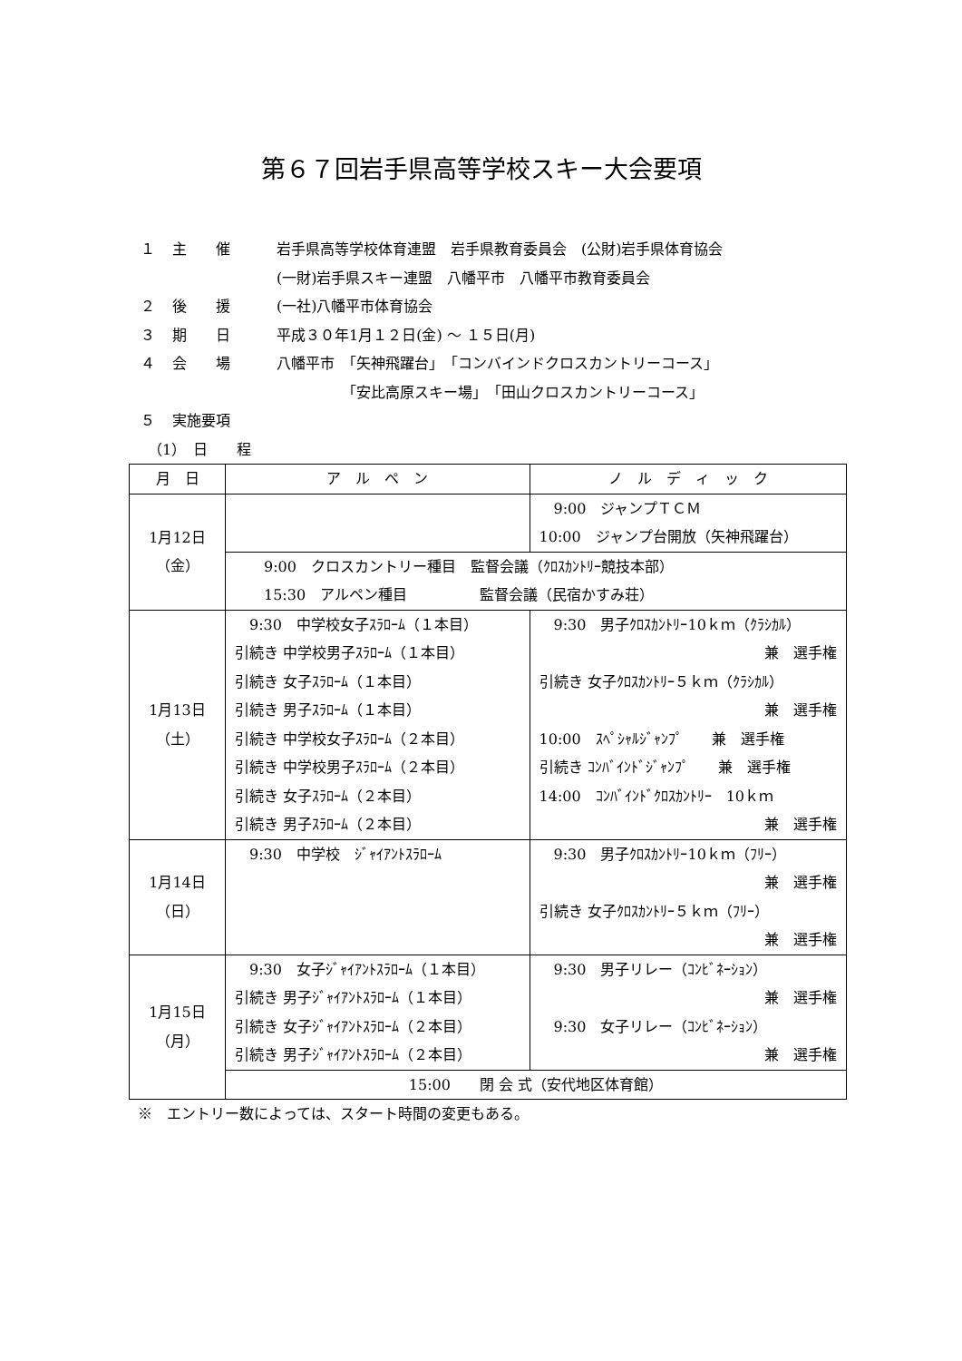第６７回岩手県高等学校スキー大会要項
１ 主　　催 岩手県高等学校体育連盟　岩手県教育委員会　(公財)岩手県体育協会
(一財)岩手県スキー連盟　八幡平市　八幡平市教育委員会
２ 後　　援 (一社)八幡平市体育協会
３ 期　　日 平成３０年1月１２日(金) ～ １５日(月)
４ 会　　場 八幡平市　「矢神飛躍台」　「コンバインドクロスカントリーコース」
　　　　　「安比高原スキー場」　「田山クロスカントリーコース」
５ 実施要項
　（1）　日　　程
| 月 日 | ア ル ペ ン | ノ ル デ ィ ッ ク |
| --- | --- | --- |
| 1月12日 （金） | | 9:00 ジャンプＴＣＭ 10:00 ジャンプ台開放（矢神飛躍台） |
| | 9:00 クロスカントリー種目 監督会議（ｸﾛｽｶﾝﾄﾘｰ競技本部） 15:30 アルペン種目 監督会議（民宿かすみ荘） | |
| 1月13日 （土） | 9:30 中学校女子ｽﾗﾛｰﾑ（１本目） 引続き 中学校男子ｽﾗﾛｰﾑ（１本目） 引続き 女子ｽﾗﾛｰﾑ（１本目） 引続き 男子ｽﾗﾛｰﾑ（１本目） 引続き 中学校女子ｽﾗﾛｰﾑ（２本目） 引続き 中学校男子ｽﾗﾛｰﾑ（２本目） 引続き 女子ｽﾗﾛｰﾑ（２本目） 引続き 男子ｽﾗﾛｰﾑ（２本目） | 9:30 男子ｸﾛｽｶﾝﾄﾘｰ10ｋｍ（ｸﾗｼｶﾙ） 兼 選手権 引続き 女子ｸﾛｽｶﾝﾄﾘｰ５ｋｍ（ｸﾗｼｶﾙ） 兼 選手権 10:00 ｽﾍﾟｼｬﾙｼﾞｬﾝﾌﾟ 兼 選手権 引続き ｺﾝﾊﾞｲﾝﾄﾞｼﾞｬﾝﾌﾟ 兼 選手権 14:00 ｺﾝﾊﾞｲﾝﾄﾞｸﾛｽｶﾝﾄﾘｰ 10ｋｍ 兼 選手権 |
| 1月14日 （日） | 9:30 中学校 ｼﾞｬｲｱﾝﾄｽﾗﾛｰﾑ | 9:30 男子ｸﾛｽｶﾝﾄﾘｰ10ｋｍ（ﾌﾘｰ） 兼 選手権 引続き 女子ｸﾛｽｶﾝﾄﾘｰ５ｋｍ（ﾌﾘｰ） 兼 選手権 |
| 1月15日 （月） | 9:30 女子ｼﾞｬｲｱﾝﾄｽﾗﾛｰﾑ（１本目） 引続き 男子ｼﾞｬｲｱﾝﾄｽﾗﾛｰﾑ（１本目） 引続き 女子ｼﾞｬｲｱﾝﾄｽﾗﾛｰﾑ（２本目） 引続き 男子ｼﾞｬｲｱﾝﾄｽﾗﾛｰﾑ（２本目） | 9:30 男子リレー（ｺﾝﾋﾞﾈｰｼｮﾝ） 兼 選手権 9:30 女子リレー（ｺﾝﾋﾞﾈｰｼｮﾝ） 兼 選手権 |
| | 15:00 閉 会 式（安代地区体育館） | |
※　エントリー数によっては、スタート時間の変更もある。